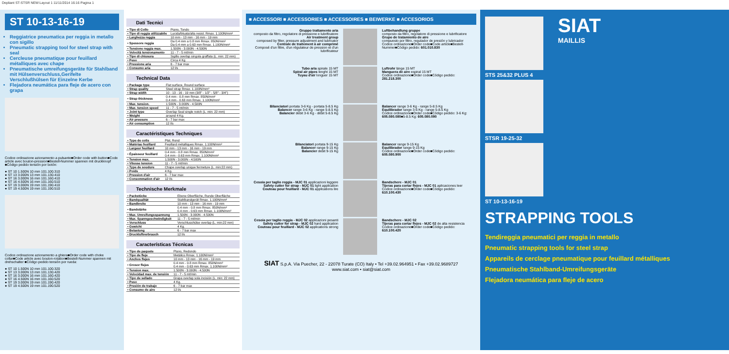Depliant ST-STSR NEW:Layout 1 11/11/2014 16:16 Pagina 1
ST 10-13-16-19
Reggiatrice pneumatica per reggia in metallo con sigillo
Pneumatic strapping tool for steel strap with seal
Cercleuse pneumatique pour feuillard métalliques avec chape
Pneumatische umreifungsgeräte für Stahlband mit Hülsenverschluss,Gerifelte Verschlußhülsen für Einzelne Kerbe
Flejadora neumática para fleje de acero con grapa
Codice ordinazione azionamento a pulsante■Order code with button■Code article avec bouton-pression■Bestell-Nummer spannen mit druckknopf ■Código pedido tensión por botón:
● ST 10 1.500N 10 mm 101.100.310
● ST 13 3.000N 13 mm 101.130.410
● ST 16 3.000N 16 mm 101.160.410
● ST 16 4.500N 16 mm 101.160.510
● ST 19 3.000N 19 mm 101.190.410
● ST 19 4.500N 19 mm 101.190.510
Codice ordinazione azionamento a ghiera■Order code with choke collar■Code article avec bouton-rotation■Bestell-Nummer spannen mit drehschalter ■Código pedido tensión por rueda:
● ST 10 1.500N 10 mm 101.100.320
● ST 13 3.000N 13 mm 101.130.420
● ST 16 3.000N 16 mm 101.160.420
● ST 16 4.500N 16 mm 101.160.520
● ST 19 3.000N 19 mm 101.190.420
● ST 19 4.500N 19 mm 101.190.520
Dati Tecnici
| • Tipo di Collo | Piano, Tondo |
| • Tipo di reggia utilizzabile | Lucida/bluata/alta resist. Rmax. 1.100N/mm² |
| • Larghezza reggia | 10 mm - 13 mm - 16 mm - 19 mm |
| • Spessore reggia | Da 0.4 mm a 0.8 mm Rmax. 850N/mm² Da 0.4 mm a 0.63 mm Rmax. 1.100N/mm² |
| • Tensione reggia max. | 1.500N - 3.000N - 4.500N |
| • Velocità tensionamento | 11 - 7 - 5 mt/min |
| • Tipo di chiusura | Sigillo overlap singola graffata (L. min: 22 mm) |
| • Peso | Circa 4 Kg |
| • Pressione aria | 6 - 7 bar max |
| • Consumo aria | 12 l/s |
Technical Data
| • Package type | Flat surface, Round surface |
| • Strap quality | Steel strap Rmax. 1.100N/mm² |
| • Strap width | 10 - 13 - 16 - 19 mm (3/8" - 1/2" - 5/8" - 3/4") |
| • Strap thickness | 0.4 mm - 0.8 mm Rmax. 850N/mm² 0.4 mm - 0.63 mm Rmax. 1.100N/mm² |
| • Max. tension. | 1.500N - 3.000N - 4.500N |
| • Max. tension speed | 11 - 7 - 5 mt/min |
| • Joint type | Overlap Seal single notch (L. min: 22 mm) |
| • Weight | around 4 Kg. |
| • Air pressure | 6 - 7 bar max |
| • Air consumption | 12 l/s |
Caractéristiques Techniques
| • Type de colis | Plat, Rond |
| • Matériau feuillard | Feuillard métalliques Rmax. 1.100N/mm² |
| • Largeur feuillard | 10 mm - 13 mm - 16 mm - 19 mm |
| • Épaisseur feuillard | 0.4 mm - 0.8 mm Rmax. 850N/mm² 0.4 mm - 0.63 mm Rmax. 1.100N/mm² |
| • Tension max. | 1.500N - 3.000N - 4.500N |
| • Vitesse tension | 11 - 7 - 5 mt/min |
| • Type de soudure | Chape overlap unique fermeture (L. min:22 mm) |
| • Poids | 4 Kg. |
| • Pression d'air | 6 - 7 bar max |
| • Consommation d'air | 12 l/s |
Technische Merkmale
| • Packstücke | Ebene Oberfläche, Runde Oberfläche |
| • Bandqualität | Stahlbandgerät Rmax. 1.100N/mm² |
| • Bandbreite | 10 mm - 13 mm - 16 mm - 19 mm |
| • Bandstärke | 0.4 mm - 0.8 mm Rmax. 850N/mm² 0.4 mm - 0.63 mm Rmax. 1.100N/mm² |
| • Max. Umreifungsspannung | 1.500N - 3.000N - 4.500N |
| • Max. Spanngeschwindigkeit | 11 - 7 - 5 mt/min |
| • Verschluss | Verschlusshülse overlap (L. min:22 mm) |
| • Gewicht | 4 Kg. |
| • Belastung | 6 - 7 bar max |
| • Druckluftverbrauch | 12 l/s |
Características Técnicas
| • Tipo de paquete | Plano, Redondo |
| • Tipo de fleje | Metálico Rmax. 1.100N/mm² |
| • Anchos flejes | 10 mm - 13 mm - 16 mm - 19 mm |
| • Grosor flejes | 0.4 mm - 0.8 mm Rmax. 850N/mm² 0.4 mm - 0.63 mm Rmax. 1.100N/mm² |
| • Tension max. | 1.500N - 3.000N - 4.500N |
| • Velocidad max. de tensión | 11 - 7 - 5 mt/min |
| • Tipo de sellado | Grapa overlap sola incisión (L. min: 22 mm) |
| • Peso | 4 Kg. |
| • Presión de trabajo | 6 - 7 bar max |
| • Consumo de aire | 12 l/s |
■ ACCESSORI ■ ACCESSORIES ■ ACCESSOIRES ■ BEIWERKE ■ ACCESORIOS
Gruppo trattamento aria
composto da filtro, regolatore di pressione e lubrificatore
Air treatment group
composed by filter, pressure adjustment and lubricator
Centrale de traitement à air comprimé
Composé d'un filtre, d'un régulateur de pression et d'un lubrificateur
Luftbehandlung gruppe
composto da filtro, regolatore di pressione e lubrificatore
Grupo de tratamiento de aire
compuesto por filtro, regulador de presión y lubricador
Codice ordinazione■Order code■Code article■Bestell-Nummer■Código pedido: 601.010.830
Tubo aria spirale 15 MT
Spiral air pipes lenght 15 MT
Tuyau d'air longuer 15 MT
Luftrohr länge 15 MT
Manguera de aire espiral 15 MT
Codice ordinazione■Order code■Código pedido: 281.218.300
Bilanciatori portata 3-6 Kg - portata 5-8.5 Kg
Balancer range 3-6 Kg - range 5-8.5 Kg
Balancier debit 3-6 Kg - débit 5-8.5 Kg
Balancer range 3-6 Kg - range 5-8.5 Kg
Equilibrador range 3-6 Kg - range 5-8.5 Kg
Codice ordinazione■Order code■Código pedido: 3-6 Kg: 605.080.080■5-8.5 Kg: 605.080.090
Bilanciatori portata 9-15 Kg
Balancer range 9-15 Kg
Balancier debit 9-15 Kg
Balancer range 9-15 Kg
Equilibrador range 9-15 Kg
Codice ordinazione■Order code■Código pedido: 605.080.900
Cesoia per taglio reggia - MJC 01 applicazioni leggere
Safety cutter for strap - MJC 01 light application
Couteau pour feuillard - MJC 01 applications lire
Bandschere - MJC 01
Tijeras para cortar flejes - MJC 01 aplicaciones leer
Codice ordinazione■Order code■Código pedido: 610.100.430
Cesoia per taglio reggia - MJC 02 applicazioni pesanti
Safety cutter for strap - MJC 02 hard application
Couteau pour feuillard - MJC 02 applications strong
Bandschere - MJC 02
Tijeras para cortar flejes - MJC 02 de alta resistencia
Codice ordinazione■Order code■Código pedido: 610.100.420
SIAT S.p.A. Via Puecher, 22 - 22078 Turate (CO) Italy • Tel +39.02.964951 • Fax +39.02.9689727
www.siat.com • siat@siat.com
STS 25&32 PLUS 4
STSR 19-25-32
ST 10-13-16-19
SIAT
MAILLIS
STRAPPING TOOLS
Tendireggia pneumatici per reggia in metallo
Pneumatic strapping tools for steel strap
Appareils de cerclage pneumatique pour feuillard métalliques
Pneumatische Stahlband-Umreifungsgeräte
Flejadora neumática para fleje de acero